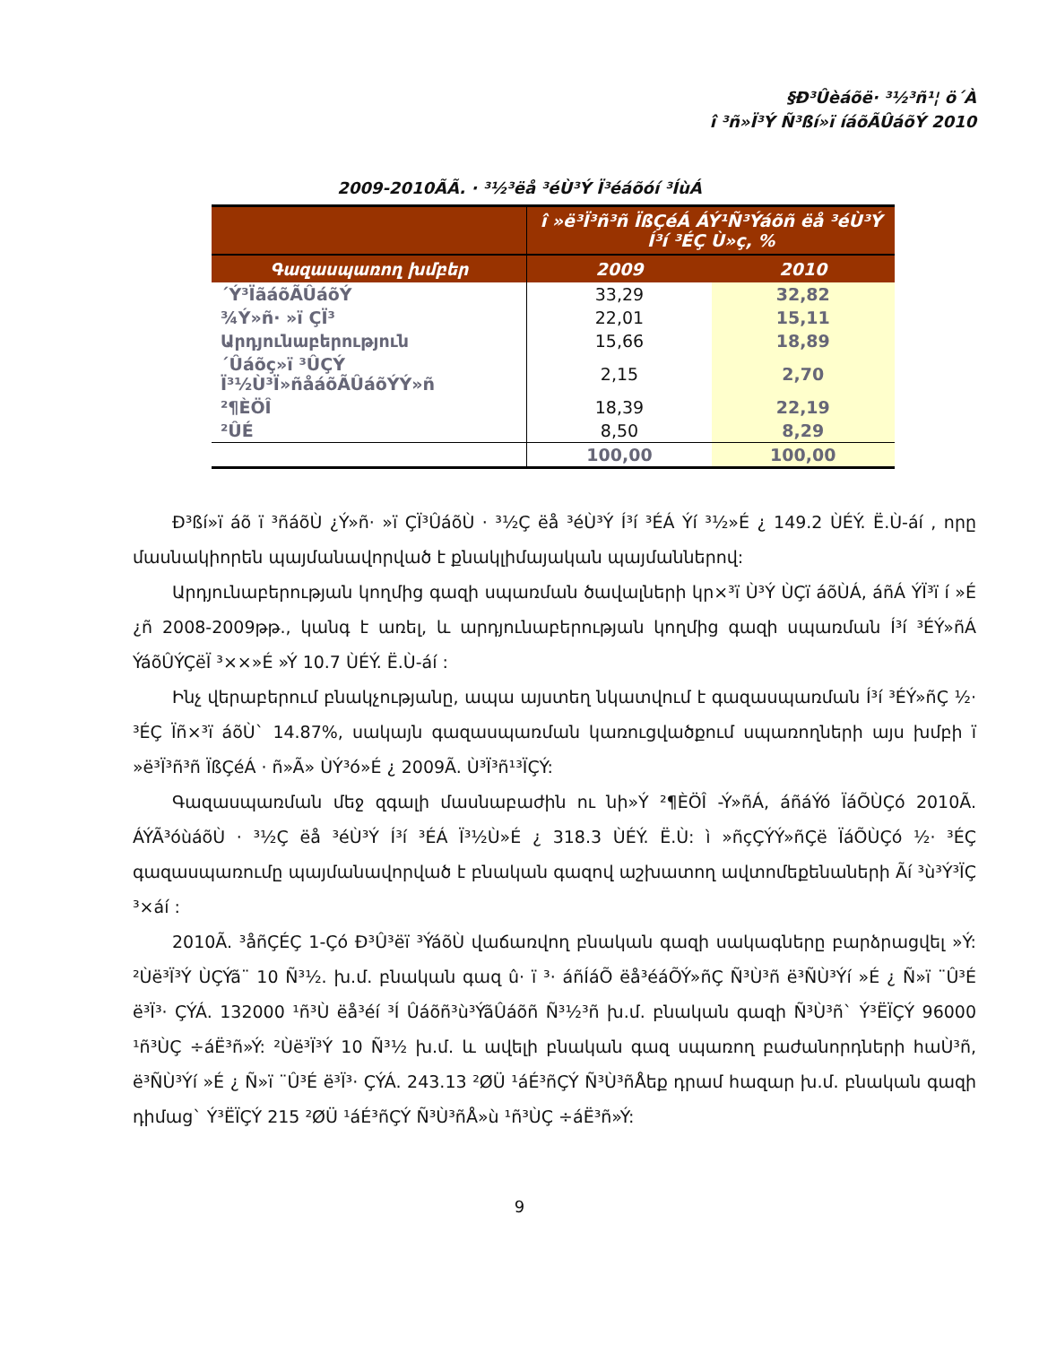§Ð³Ûèáõë· ³½³ñ¹¦ ö´À
î ³ñ»Ï³Ý Ñ³ßí»ï íáõÃÛáõÝ 2010
2009-2010ÃÃ. · ³½³ëå ³éÙ³Ý Ï³éáõóí ³ÍùÁ
| | î »ë³Ï³ñ³ñ ÏßÇéÁ ÁÝ¹Ñ³Ýáõñ ëå ³éÙ³Ý Í³í ³ÉÇ Ù»ç, % | |
| --- | --- | --- |
| Գազասպառող խմբեր | 2009 | 2010 |
| ´Ý³ÏãáõÃÛáõÝ | 33,29 | 32,82 |
| ¾Ý»ñ· »ï ÇÏ³ | 22,01 | 15,11 |
| Արդյունաբերություն | 15,66 | 18,89 |
| ´Ûáõç»ï ³ÛÇÝ Ï³½Ù³Ï»ñåáõÃÛáõÝÝ»ñ | 2,15 | 2,70 |
| ²¶ÈÖÎ | 18,39 | 22,19 |
| ²ÛÉ | 8,50 | 8,29 |
| | 100,00 | 100,00 |
Ð³ßí»ï áõ ï ³ñáõÙ ¿Ý»ñ· »ï ÇÏ³ÛáõÙ · ³½Ç ëå ³éÙ³Ý Í³í ³ÉÁ Ýí ³½»É ¿ 149.2 ÙÉÝ. Ë.Ù-áí , որը մասնակիորեն պայմանավորված է քնակլիմայական պայմաններով:
Արդյունաբերության կողմից գազի սպառման ծավալների կր×³ï Ù³Ý ÙÇï áõÙÁ, áñÁ ÝÏ³ï í »É ¿ñ 2008-2009թթ., կանգ է առել, և արդյունաբերության կողմից գազի սպառման Í³í ³ÉÝ»ñÁ ÝáõÛÝÇëÏ ³××»É »Ý 10.7 ÙÉÝ. Ë.Ù-áí :
Ինչ վերաբերում բնակչությանը, ապա այստեղ նկատվում է գազասպառման Í³í ³ÉÝ»ñÇ ½· ³ÉÇ Ïñ×³ï áõÙ` 14.87%, սակայն գազասպառման կառուցվածքում սպառողների այս խմբի ï »ë³Ï³ñ³ñ ÏßÇéÁ · ñ»Ã» ÙÝ³ó»É ¿ 2009Ã. Ù³Ï³ñ¹³ÏÇÝ:
Գազասպառման մեջ զգալի մասնաբաժին ու նի»Ý ²¶ÈÖÎ -Ý»ñÁ, áñáÝó ÏáÕÙÇó 2010Ã. ÁÝÃ³óùáõÙ · ³½Ç ëå ³éÙ³Ý Í³í ³ÉÁ Ï³½Ù»É ¿ 318.3 ÙÉÝ. Ë.Ù: ì »ñçÇÝÝ»ñÇë ÏáÕÙÇó ½· ³ÉÇ գազասպառումը պայմանավորված է բնական գազով աշխատող ավտոմեքենաների Ãí ³ù³Ý³ÏÇ ³×áí :
2010Ã. ³åñÇÉÇ 1-Çó Ð³Û³ëï ³ÝáõÙ վաճառվող բնական գազի սակագները բարձրացվել »Ý: ²Ùë³Ï³Ý ÙÇÝã¨ 10 Ñ³½. խ.մ. բնական գազ û· ï ³· áñÍáÕ ëå³éáÕÝ»ñÇ Ñ³Ù³ñ ë³ÑÙ³Ýí »É ¿ Ñ»ï ¨Û³É ë³Ï³· ÇÝÁ. 132000 ¹ñ³Ù ëå³éí ³Í Ûáõñ³ù³ÝãÛáõñ Ñ³½³ñ խ.մ. բնական գազի Ñ³Ù³ñ` Ý³ËÏÇÝ 96000 ¹ñ³ÙÇ ÷áË³ñ»Ý: ²Ùë³Ï³Ý 10 Ñ³½ խ.մ. և ավելի բնական գազ սպառող բաժանորդների hաÙ³ñ, ë³ÑÙ³Ýí »É ¿ Ñ»ï ¨Û³É ë³Ï³· ÇÝÁ. 243.13 ²ØÜ ¹áÉ³ñÇÝ Ñ³Ù³ñÅեք դրամ hազար խ.մ. բնական գազի դիմաց` Ý³ËÏÇÝ 215 ²ØÜ ¹áÉ³ñÇÝ Ñ³Ù³ñÅ»ù ¹ñ³ÙÇ ÷áË³ñ»Ý:
9